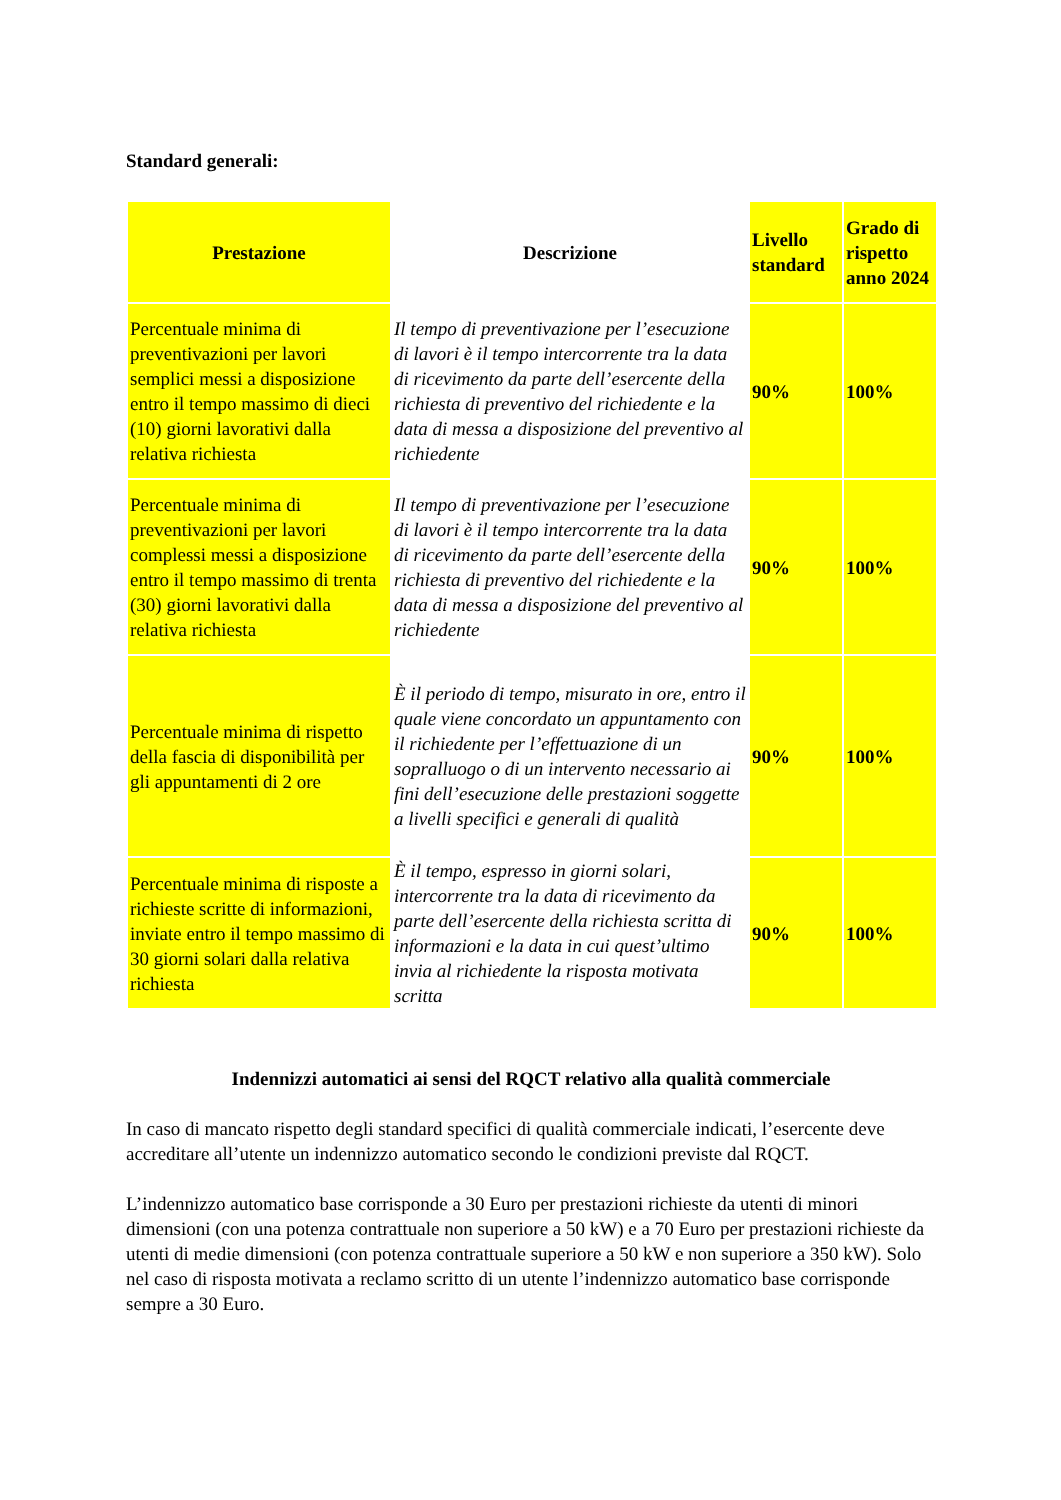Standard generali:
| Prestazione | Descrizione | Livello standard | Grado di rispetto anno 2024 |
| --- | --- | --- | --- |
| Percentuale minima di preventivazioni per lavori semplici messi a disposizione entro il tempo massimo di dieci (10) giorni lavorativi dalla relativa richiesta | Il tempo di preventivazione per l’esecuzione di lavori è il tempo intercorrente tra la data di ricevimento da parte dell’esercente della richiesta di preventivo del richiedente e la data di messa a disposizione del preventivo al richiedente | 90% | 100% |
| Percentuale minima di preventivazioni per lavori complessi messi a disposizione entro il tempo massimo di trenta (30) giorni lavorativi dalla relativa richiesta | Il tempo di preventivazione per l’esecuzione di lavori è il tempo intercorrente tra la data di ricevimento da parte dell’esercente della richiesta di preventivo del richiedente e la data di messa a disposizione del preventivo al richiedente | 90% | 100% |
| Percentuale minima di rispetto della fascia di disponibilità per gli appuntamenti di 2 ore | È il periodo di tempo, misurato in ore, entro il quale viene concordato un appuntamento con il richiedente per l’effettuazione di un sopralluogo o di un intervento necessario ai fini dell’esecuzione delle prestazioni soggette a livelli specifici e generali di qualità | 90% | 100% |
| Percentuale minima di risposte a richieste scritte di informazioni, inviate entro il tempo massimo di 30 giorni solari dalla relativa richiesta | È il tempo, espresso in giorni solari, intercorrente tra la data di ricevimento da parte dell’esercente della richiesta scritta di informazioni e la data in cui quest’ultimo invia al richiedente la risposta motivata scritta | 90% | 100% |
Indennizzi automatici ai sensi del RQCT relativo alla qualità commerciale
In caso di mancato rispetto degli standard specifici di qualità commerciale indicati, l’esercente deve accreditare all’utente un indennizzo automatico secondo le condizioni previste dal RQCT.
L’indennizzo automatico base corrisponde a 30 Euro per prestazioni richieste da utenti di minori dimensioni (con una potenza contrattuale non superiore a 50 kW) e a 70 Euro per prestazioni richieste da utenti di medie dimensioni (con potenza contrattuale superiore a 50 kW e non superiore a 350 kW). Solo nel caso di risposta motivata a reclamo scritto di un utente l’indennizzo automatico base corrisponde sempre a 30 Euro.